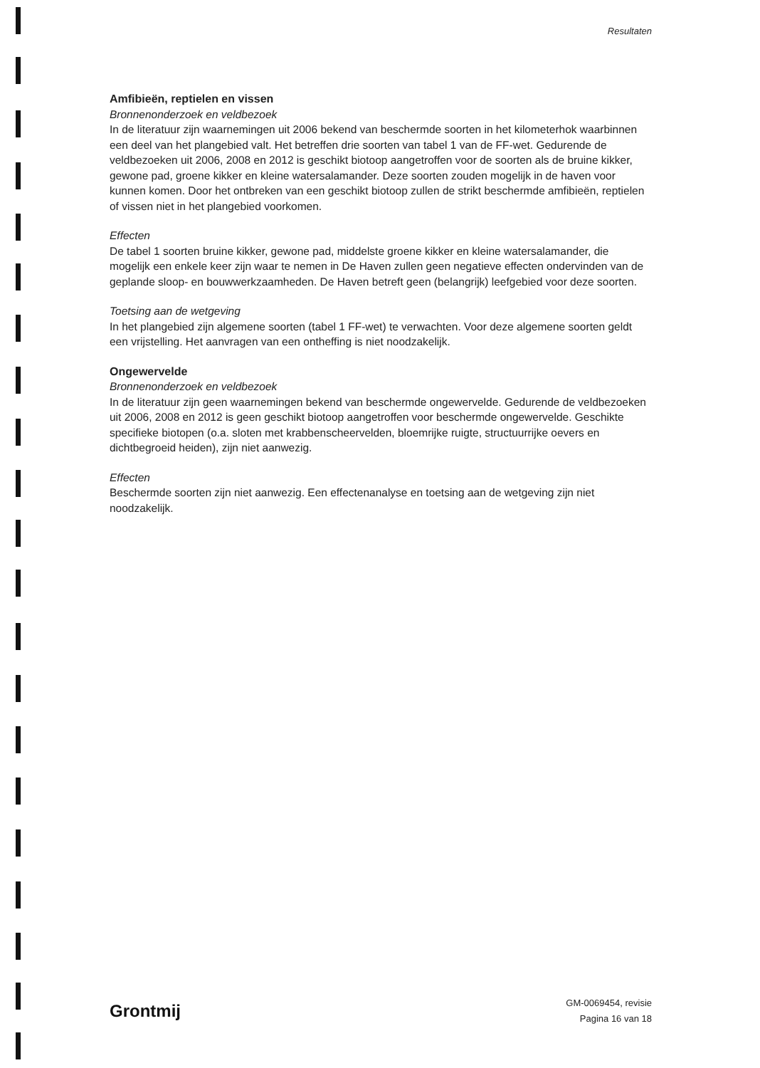Resultaten
Amfibieën, reptielen en vissen
Bronnenonderzoek en veldbezoek
In de literatuur zijn waarnemingen uit 2006 bekend van beschermde soorten in het kilometerhok waarbinnen een deel van het plangebied valt. Het betreffen drie soorten van tabel 1 van de FF-wet. Gedurende de veldbezoeken uit 2006, 2008 en 2012 is geschikt biotoop aangetroffen voor de soorten als de bruine kikker, gewone pad, groene kikker en kleine watersalamander. Deze soorten zouden mogelijk in de haven voor kunnen komen. Door het ontbreken van een geschikt biotoop zullen de strikt beschermde amfibieën, reptielen of vissen niet in het plangebied voorkomen.
Effecten
De tabel 1 soorten bruine kikker, gewone pad, middelste groene kikker en kleine watersalamander, die mogelijk een enkele keer zijn waar te nemen in De Haven zullen geen negatieve effecten ondervinden van de geplande sloop- en bouwwerkzaamheden. De Haven betreft geen (belangrijk) leefgebied voor deze soorten.
Toetsing aan de wetgeving
In het plangebied zijn algemene soorten (tabel 1 FF-wet) te verwachten. Voor deze algemene soorten geldt een vrijstelling. Het aanvragen van een ontheffing is niet noodzakelijk.
Ongewervelde
Bronnenonderzoek en veldbezoek
In de literatuur zijn geen waarnemingen bekend van beschermde ongewervelde. Gedurende de veldbezoeken uit 2006, 2008 en 2012 is geen geschikt biotoop aangetroffen voor beschermde ongewervelde. Geschikte specifieke biotopen (o.a. sloten met krabbenscheervelden, bloemrijke ruigte, structuurrijke oevers en dichtbegroeid heiden), zijn niet aanwezig.
Effecten
Beschermde soorten zijn niet aanwezig. Een effectenanalyse en toetsing aan de wetgeving zijn niet noodzakelijk.
Grontmij
GM-0069454, revisie
Pagina 16 van 18